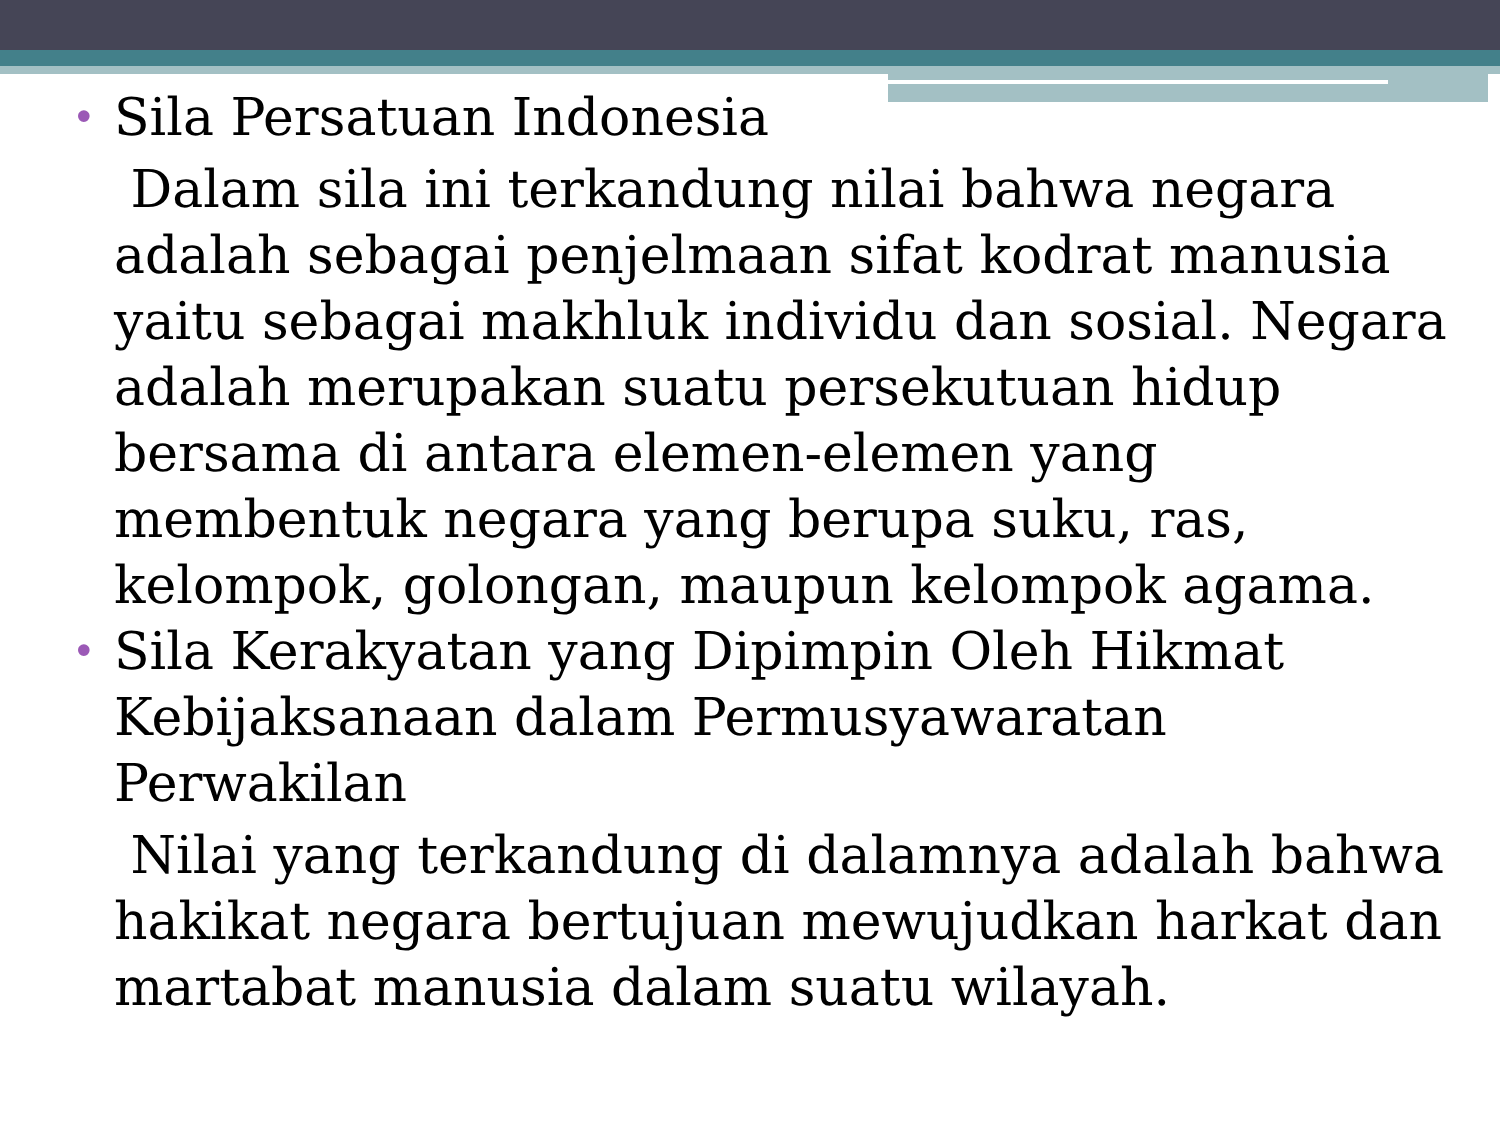•
Sila Persatuan Indonesia
Dalam sila ini terkandung nilai bahwa negara adalah sebagai penjelmaan sifat kodrat manusia yaitu sebagai makhluk individu dan sosial. Negara adalah merupakan suatu persekutuan hidup bersama di antara elemen-elemen yang membentuk negara yang berupa suku, ras, kelompok, golongan, maupun kelompok agama.
•
Sila Kerakyatan yang Dipimpin Oleh Hikmat Kebijaksanaan dalam Permusyawaratan Perwakilan
Nilai yang terkandung di dalamnya adalah bahwa hakikat negara bertujuan mewujudkan harkat dan martabat manusia dalam suatu wilayah.